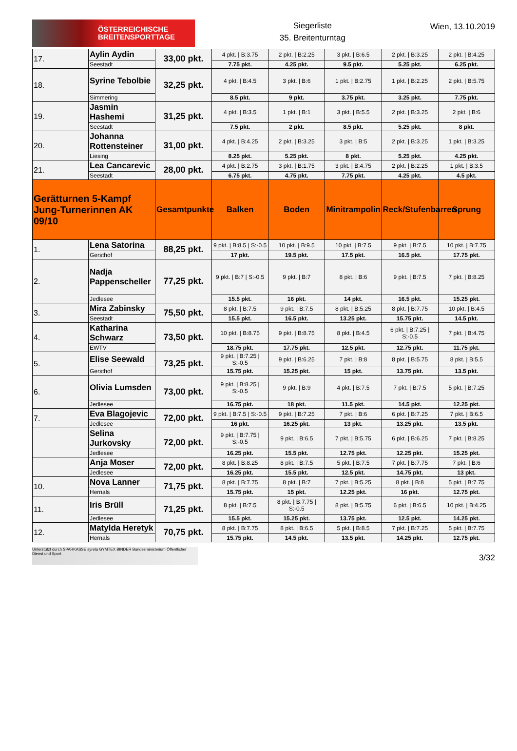ÖSTERREICHISCHE
BREITENSPORTTAGE
Siegerliste
35. Breitenturntag
Wien, 13.10.2019
| 17. | Aylin Aydin | 33,00 pkt. | 4 pkt. / B:3.75 | 2 pkt. / B:2.25 | 3 pkt. / B:6.5 | 2 pkt. / B:3.25 | 2 pkt. / B:4.25 |
| | Seestadt | | 7.75 pkt. | 4.25 pkt. | 9.5 pkt. | 5.25 pkt. | 6.25 pkt. |
| 18. | Syrine Tebolbie | 32,25 pkt. | 4 pkt. / B:4.5 | 3 pkt. / B:6 | 1 pkt. / B:2.75 | 1 pkt. / B:2.25 | 2 pkt. / B:5.75 |
| | Simmering | | 8.5 pkt. | 9 pkt. | 3.75 pkt. | 3.25 pkt. | 7.75 pkt. |
| 19. | Jasmin Hashemi | 31,25 pkt. | 4 pkt. / B:3.5 | 1 pkt. / B:1 | 3 pkt. / B:5.5 | 2 pkt. / B:3.25 | 2 pkt. / B:6 |
| | Seestadt | | 7.5 pkt. | 2 pkt. | 8.5 pkt. | 5.25 pkt. | 8 pkt. |
| 20. | Johanna Rottensteiner | 31,00 pkt. | 4 pkt. / B:4.25 | 2 pkt. / B:3.25 | 3 pkt. / B:5 | 2 pkt. / B:3.25 | 1 pkt. / B:3.25 |
| | Liesing | | 8.25 pkt. | 5.25 pkt. | 8 pkt. | 5.25 pkt. | 4.25 pkt. |
| 21. | Lea Cancarevic | 28,00 pkt. | 4 pkt. / B:2.75 | 3 pkt. / B:1.75 | 3 pkt. / B:4.75 | 2 pkt. / B:2.25 | 1 pkt. / B:3.5 |
| | Seestadt | | 6.75 pkt. | 4.75 pkt. | 7.75 pkt. | 4.25 pkt. | 4.5 pkt. |
| Gerätturnen 5-Kampf Jung-Turnerinnen AK 09/10 | | Gesamtpunkte | Balken | Boden | Minitrampolin | Reck/Stufenbarren | Sprung |
| 1. | Lena Satorina | 88,25 pkt. | 9 pkt. / B:8.5 / S:-0.5 | 10 pkt. / B:9.5 | 10 pkt. / B:7.5 | 9 pkt. / B:7.5 | 10 pkt. / B:7.75 |
| | Gersthof | | 17 pkt. | 19.5 pkt. | 17.5 pkt. | 16.5 pkt. | 17.75 pkt. |
| 2. | Nadja Pappenscheller | 77,25 pkt. | 9 pkt. / B:7 / S:-0.5 | 9 pkt. / B:7 | 8 pkt. / B:6 | 9 pkt. / B:7.5 | 7 pkt. / B:8.25 |
| | Jedlesee | | 15.5 pkt. | 16 pkt. | 14 pkt. | 16.5 pkt. | 15.25 pkt. |
| 3. | Mira Zabinsky | 75,50 pkt. | 8 pkt. / B:7.5 | 9 pkt. / B:7.5 | 8 pkt. / B:5.25 | 8 pkt. / B:7.75 | 10 pkt. / B:4.5 |
| | Seestadt | | 15.5 pkt. | 16.5 pkt. | 13.25 pkt. | 15.75 pkt. | 14.5 pkt. |
| 4. | Katharina Schwarz | 73,50 pkt. | 10 pkt. / B:8.75 | 9 pkt. / B:8.75 | 8 pkt. / B:4.5 | 6 pkt. / B:7.25 / S:-0.5 | 7 pkt. / B:4.75 |
| | EWTV | | 18.75 pkt. | 17.75 pkt. | 12.5 pkt. | 12.75 pkt. | 11.75 pkt. |
| 5. | Elise Seewald | 73,25 pkt. | 9 pkt. / B:7.25 / S:-0.5 | 9 pkt. / B:6.25 | 7 pkt. / B:8 | 8 pkt. / B:5.75 | 8 pkt. / B:5.5 |
| | Gersthof | | 15.75 pkt. | 15.25 pkt. | 15 pkt. | 13.75 pkt. | 13.5 pkt. |
| 6. | Olivia Lumsden | 73,00 pkt. | 9 pkt. / B:8.25 / S:-0.5 | 9 pkt. / B:9 | 4 pkt. / B:7.5 | 7 pkt. / B:7.5 | 5 pkt. / B:7.25 |
| | Jedlesee | | 16.75 pkt. | 18 pkt. | 11.5 pkt. | 14.5 pkt. | 12.25 pkt. |
| 7. | Eva Blagojevic | 72,00 pkt. | 9 pkt. / B:7.5 / S:-0.5 | 9 pkt. / B:7.25 | 7 pkt. / B:6 | 6 pkt. / B:7.25 | 7 pkt. / B:6.5 |
| | Jedlesee | | 16 pkt. | 16.25 pkt. | 13 pkt. | 13.25 pkt. | 13.5 pkt. |
| | Selina Jurkovsky | 72,00 pkt. | 9 pkt. / B:7.75 / S:-0.5 | 9 pkt. / B:6.5 | 7 pkt. / B:5.75 | 6 pkt. / B:6.25 | 7 pkt. / B:8.25 |
| | Jedlesee | | 16.25 pkt. | 15.5 pkt. | 12.75 pkt. | 12.25 pkt. | 15.25 pkt. |
| | Anja Moser | 72,00 pkt. | 8 pkt. / B:8.25 | 8 pkt. / B:7.5 | 5 pkt. / B:7.5 | 7 pkt. / B:7.75 | 7 pkt. / B:6 |
| | Jedlesee | | 16.25 pkt. | 15.5 pkt. | 12.5 pkt. | 14.75 pkt. | 13 pkt. |
| 10. | Nova Lanner | 71,75 pkt. | 8 pkt. / B:7.75 | 8 pkt. / B:7 | 7 pkt. / B:5.25 | 8 pkt. / B:8 | 5 pkt. / B:7.75 |
| | Hernals | | 15.75 pkt. | 15 pkt. | 12.25 pkt. | 16 pkt. | 12.75 pkt. |
| 11. | Iris Brüll | 71,25 pkt. | 8 pkt. / B:7.5 | 8 pkt. / B:7.75 / S:-0.5 | 8 pkt. / B:5.75 | 6 pkt. / B:6.5 | 10 pkt. / B:4.25 |
| | Jedlesee | | 15.5 pkt. | 15.25 pkt. | 13.75 pkt. | 12.5 pkt. | 14.25 pkt. |
| 12. | Matylda Heretyk | 70,75 pkt. | 8 pkt. / B:7.75 | 8 pkt. / B:6.5 | 5 pkt. / B:8.5 | 7 pkt. / B:7.25 | 5 pkt. / B:7.75 |
| | Hernals | | 15.75 pkt. | 14.5 pkt. | 13.5 pkt. | 14.25 pkt. | 12.75 pkt. |
Unterstützt durch SPARKASSE syreta GYMTEX BINDER Bundesministerium Öffentlicher Dienst und Sport
3/32